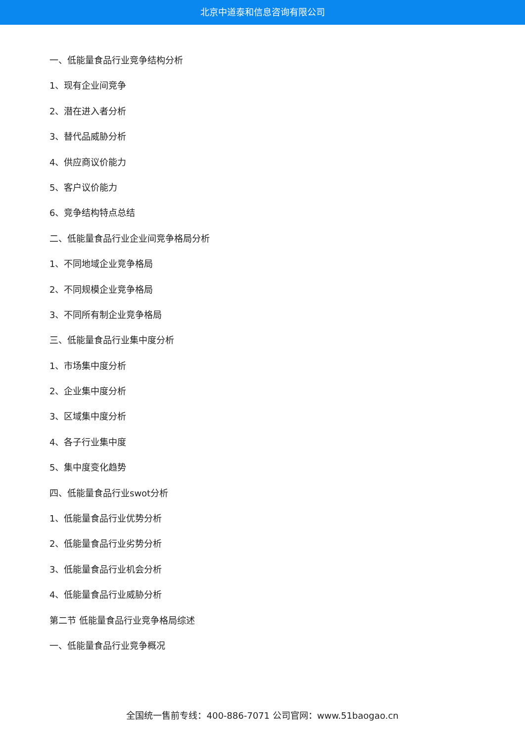北京中道泰和信息咨询有限公司
一、低能量食品行业竞争结构分析
1、现有企业间竞争
2、潜在进入者分析
3、替代品威胁分析
4、供应商议价能力
5、客户议价能力
6、竞争结构特点总结
二、低能量食品行业企业间竞争格局分析
1、不同地域企业竞争格局
2、不同规模企业竞争格局
3、不同所有制企业竞争格局
三、低能量食品行业集中度分析
1、市场集中度分析
2、企业集中度分析
3、区域集中度分析
4、各子行业集中度
5、集中度变化趋势
四、低能量食品行业swot分析
1、低能量食品行业优势分析
2、低能量食品行业劣势分析
3、低能量食品行业机会分析
4、低能量食品行业威胁分析
第二节 低能量食品行业竞争格局综述
一、低能量食品行业竞争概况
全国统一售前专线：400-886-7071 公司官网：www.51baogao.cn